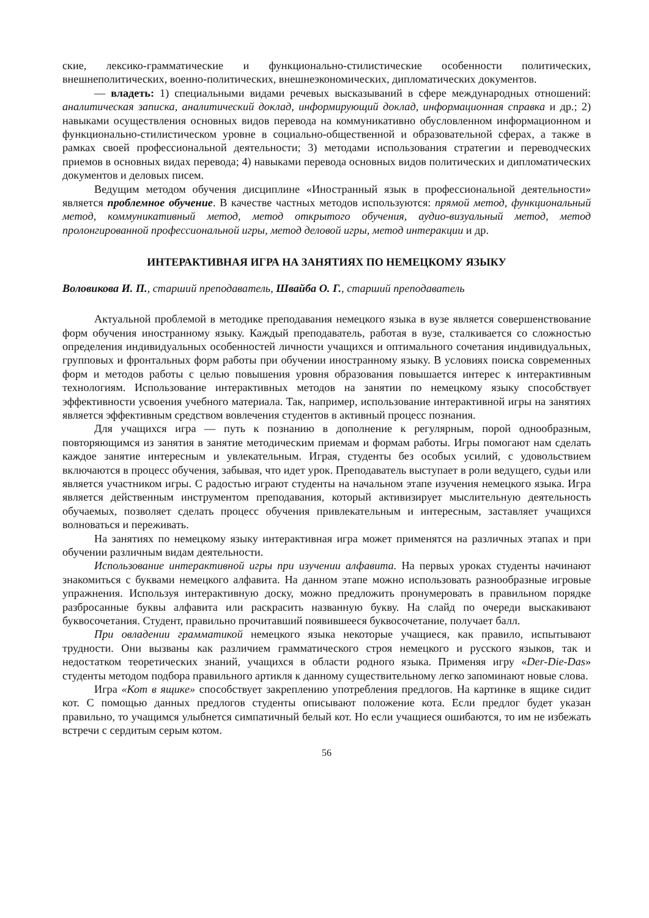ские, лексико-грамматические и функционально-стилистические особенности политических, внешнеполитических, военно-политических, внешнеэкономических, дипломатических документов.
— владеть: 1) специальными видами речевых высказываний в сфере международных отношений: аналитическая записка, аналитический доклад, информирующий доклад, информационная справка и др.; 2) навыками осуществления основных видов перевода на коммуникативно обусловленном информационном и функционально-стилистическом уровне в социально-общественной и образовательной сферах, а также в рамках своей профессиональной деятельности; 3) методами использования стратегии и переводческих приемов в основных видах перевода; 4) навыками перевода основных видов политических и дипломатических документов и деловых писем.
Ведущим методом обучения дисциплине «Иностранный язык в профессиональной деятельности» является проблемное обучение. В качестве частных методов используются: прямой метод, функциональный метод, коммуникативный метод, метод открытого обучения, аудио-визуальный метод, метод пролонгированной профессиональной игры, метод деловой игры, метод интеракции и др.
ИНТЕРАКТИВНАЯ ИГРА НА ЗАНЯТИЯХ ПО НЕМЕЦКОМУ ЯЗЫКУ
Воловикова И. П., старший преподаватель, Швайба О. Г., старший преподаватель
Актуальной проблемой в методике преподавания немецкого языка в вузе является совершенствование форм обучения иностранному языку. Каждый преподаватель, работая в вузе, сталкивается со сложностью определения индивидуальных особенностей личности учащихся и оптимального сочетания индивидуальных, групповых и фронтальных форм работы при обучении иностранному языку. В условиях поиска современных форм и методов работы с целью повышения уровня образования повышается интерес к интерактивным технологиям. Использование интерактивных методов на занятии по немецкому языку способствует эффективности усвоения учебного материала. Так, например, использование интерактивной игры на занятиях является эффективным средством вовлечения студентов в активный процесс познания.
Для учащихся игра — путь к познанию в дополнение к регулярным, порой однообразным, повторяющимся из занятия в занятие методическим приемам и формам работы. Игры помогают нам сделать каждое занятие интересным и увлекательным. Играя, студенты без особых усилий, с удовольствием включаются в процесс обучения, забывая, что идет урок. Преподаватель выступает в роли ведущего, судьи или является участником игры. С радостью играют студенты на начальном этапе изучения немецкого языка. Игра является действенным инструментом преподавания, который активизирует мыслительную деятельность обучаемых, позволяет сделать процесс обучения привлекательным и интересным, заставляет учащихся волноваться и переживать.
На занятиях по немецкому языку интерактивная игра может применятся на различных этапах и при обучении различным видам деятельности.
Использование интерактивной игры при изучении алфавита. На первых уроках студенты начинают знакомиться с буквами немецкого алфавита. На данном этапе можно использовать разнообразные игровые упражнения. Используя интерактивную доску, можно предложить пронумеровать в правильном порядке разбросанные буквы алфавита или раскрасить названную букву. На слайд по очереди выскакивают буквосочетания. Студент, правильно прочитавший появившееся буквосочетание, получает балл.
При овладении грамматикой немецкого языка некоторые учащиеся, как правило, испытывают трудности. Они вызваны как различием грамматического строя немецкого и русского языков, так и недостатком теоретических знаний, учащихся в области родного языка. Применяя игру «Der-Die-Das» студенты методом подбора правильного артикля к данному существительному легко запоминают новые слова.
Игра «Кот в ящике» способствует закреплению употребления предлогов. На картинке в ящике сидит кот. С помощью данных предлогов студенты описывают положение кота. Если предлог будет указан правильно, то учащимся улыбнется симпатичный белый кот. Но если учащиеся ошибаются, то им не избежать встречи с сердитым серым котом.
56